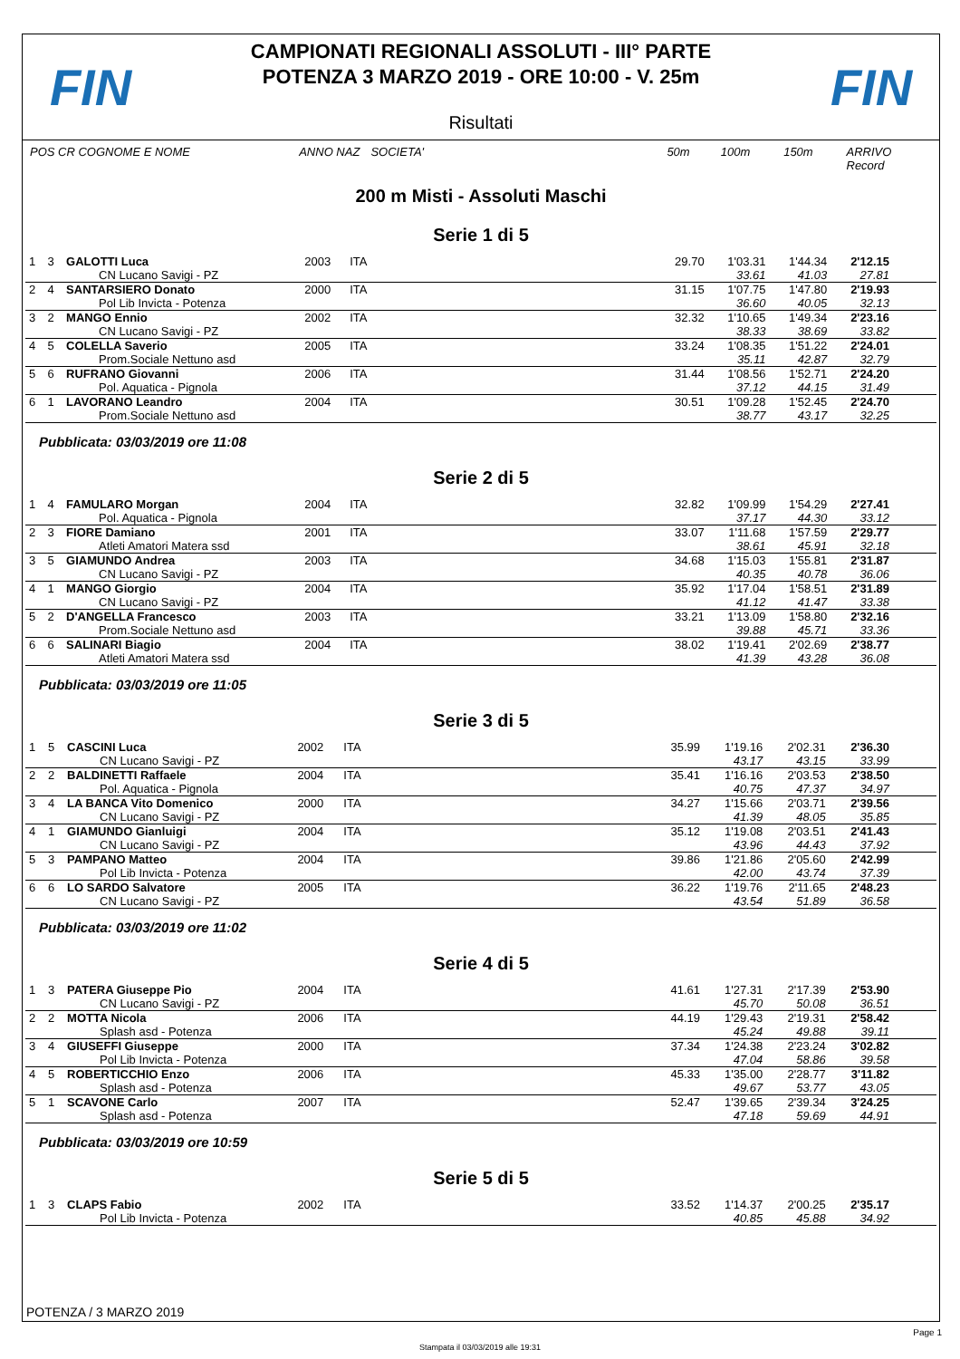FIN
CAMPIONATI REGIONALI ASSOLUTI - III° PARTE
POTENZA 3 MARZO 2019 - ORE 10:00 - V. 25m
Risultati
FIN
POS CR COGNOME E NOME ANNO NAZ SOCIETA' 50m 100m 150m ARRIVO Record
200 m Misti - Assoluti Maschi
Serie 1 di 5
| 1 | 3 | GALOTTI Luca | 2003 | ITA | | 29.70 | 1'03.31 | 1'44.34 | 2'12.15 | |
| | | CN Lucano Savigi - PZ | | | | | 33.61 | 41.03 | 27.81 | |
| 2 | 4 | SANTARSIERO Donato | 2000 | ITA | | 31.15 | 1'07.75 | 1'47.80 | 2'19.93 | |
| | | Pol Lib Invicta - Potenza | | | | | 36.60 | 40.05 | 32.13 | |
| 3 | 2 | MANGO Ennio | 2002 | ITA | | 32.32 | 1'10.65 | 1'49.34 | 2'23.16 | |
| | | CN Lucano Savigi - PZ | | | | | 38.33 | 38.69 | 33.82 | |
| 4 | 5 | COLELLA Saverio | 2005 | ITA | | 33.24 | 1'08.35 | 1'51.22 | 2'24.01 | |
| | | Prom.Sociale Nettuno asd | | | | | 35.11 | 42.87 | 32.79 | |
| 5 | 6 | RUFRANO Giovanni | 2006 | ITA | | 31.44 | 1'08.56 | 1'52.71 | 2'24.20 | |
| | | Pol. Aquatica - Pignola | | | | | 37.12 | 44.15 | 31.49 | |
| 6 | 1 | LAVORANO Leandro | 2004 | ITA | | 30.51 | 1'09.28 | 1'52.45 | 2'24.70 | |
| | | Prom.Sociale Nettuno asd | | | | | 38.77 | 43.17 | 32.25 | |
Pubblicata: 03/03/2019 ore 11:08
Serie 2 di 5
| 1 | 4 | FAMULARO Morgan | 2004 | ITA | | 32.82 | 1'09.99 | 1'54.29 | 2'27.41 | |
| | | Pol. Aquatica - Pignola | | | | | 37.17 | 44.30 | 33.12 | |
| 2 | 3 | FIORE Damiano | 2001 | ITA | | 33.07 | 1'11.68 | 1'57.59 | 2'29.77 | |
| | | Atleti Amatori Matera ssd | | | | | 38.61 | 45.91 | 32.18 | |
| 3 | 5 | GIAMUNDO Andrea | 2003 | ITA | | 34.68 | 1'15.03 | 1'55.81 | 2'31.87 | |
| | | CN Lucano Savigi - PZ | | | | | 40.35 | 40.78 | 36.06 | |
| 4 | 1 | MANGO Giorgio | 2004 | ITA | | 35.92 | 1'17.04 | 1'58.51 | 2'31.89 | |
| | | CN Lucano Savigi - PZ | | | | | 41.12 | 41.47 | 33.38 | |
| 5 | 2 | D'ANGELLA Francesco | 2003 | ITA | | 33.21 | 1'13.09 | 1'58.80 | 2'32.16 | |
| | | Prom.Sociale Nettuno asd | | | | | 39.88 | 45.71 | 33.36 | |
| 6 | 6 | SALINARI Biagio | 2004 | ITA | | 38.02 | 1'19.41 | 2'02.69 | 2'38.77 | |
| | | Atleti Amatori Matera ssd | | | | | 41.39 | 43.28 | 36.08 | |
Pubblicata: 03/03/2019 ore 11:05
Serie 3 di 5
| 1 | 5 | CASCINI Luca | 2002 | ITA | | 35.99 | 1'19.16 | 2'02.31 | 2'36.30 | |
| | | CN Lucano Savigi - PZ | | | | | 43.17 | 43.15 | 33.99 | |
| 2 | 2 | BALDINETTI Raffaele | 2004 | ITA | | 35.41 | 1'16.16 | 2'03.53 | 2'38.50 | |
| | | Pol. Aquatica - Pignola | | | | | 40.75 | 47.37 | 34.97 | |
| 3 | 4 | LA BANCA Vito Domenico | 2000 | ITA | | 34.27 | 1'15.66 | 2'03.71 | 2'39.56 | |
| | | CN Lucano Savigi - PZ | | | | | 41.39 | 48.05 | 35.85 | |
| 4 | 1 | GIAMUNDO Gianluigi | 2004 | ITA | | 35.12 | 1'19.08 | 2'03.51 | 2'41.43 | |
| | | CN Lucano Savigi - PZ | | | | | 43.96 | 44.43 | 37.92 | |
| 5 | 3 | PAMPANO Matteo | 2004 | ITA | | 39.86 | 1'21.86 | 2'05.60 | 2'42.99 | |
| | | Pol Lib Invicta - Potenza | | | | | 42.00 | 43.74 | 37.39 | |
| 6 | 6 | LO SARDO Salvatore | 2005 | ITA | | 36.22 | 1'19.76 | 2'11.65 | 2'48.23 | |
| | | CN Lucano Savigi - PZ | | | | | 43.54 | 51.89 | 36.58 | |
Pubblicata: 03/03/2019 ore 11:02
Serie 4 di 5
| 1 | 3 | PATERA Giuseppe Pio | 2004 | ITA | | 41.61 | 1'27.31 | 2'17.39 | 2'53.90 | |
| | | CN Lucano Savigi - PZ | | | | | 45.70 | 50.08 | 36.51 | |
| 2 | 2 | MOTTA Nicola | 2006 | ITA | | 44.19 | 1'29.43 | 2'19.31 | 2'58.42 | |
| | | Splash asd - Potenza | | | | | 45.24 | 49.88 | 39.11 | |
| 3 | 4 | GIUSEFFI Giuseppe | 2000 | ITA | | 37.34 | 1'24.38 | 2'23.24 | 3'02.82 | |
| | | Pol Lib Invicta - Potenza | | | | | 47.04 | 58.86 | 39.58 | |
| 4 | 5 | ROBERTICCHIO Enzo | 2006 | ITA | | 45.33 | 1'35.00 | 2'28.77 | 3'11.82 | |
| | | Splash asd - Potenza | | | | | 49.67 | 53.77 | 43.05 | |
| 5 | 1 | SCAVONE Carlo | 2007 | ITA | | 52.47 | 1'39.65 | 2'39.34 | 3'24.25 | |
| | | Splash asd - Potenza | | | | | 47.18 | 59.69 | 44.91 | |
Pubblicata: 03/03/2019 ore 10:59
Serie 5 di 5
| 1 | 3 | CLAPS Fabio | 2002 | ITA | | 33.52 | 1'14.37 | 2'00.25 | 2'35.17 | |
| | | Pol Lib Invicta - Potenza | | | | | 40.85 | 45.88 | 34.92 | |
POTENZA / 3 MARZO 2019
Page 1
Stampata il 03/03/2019 alle 19:31